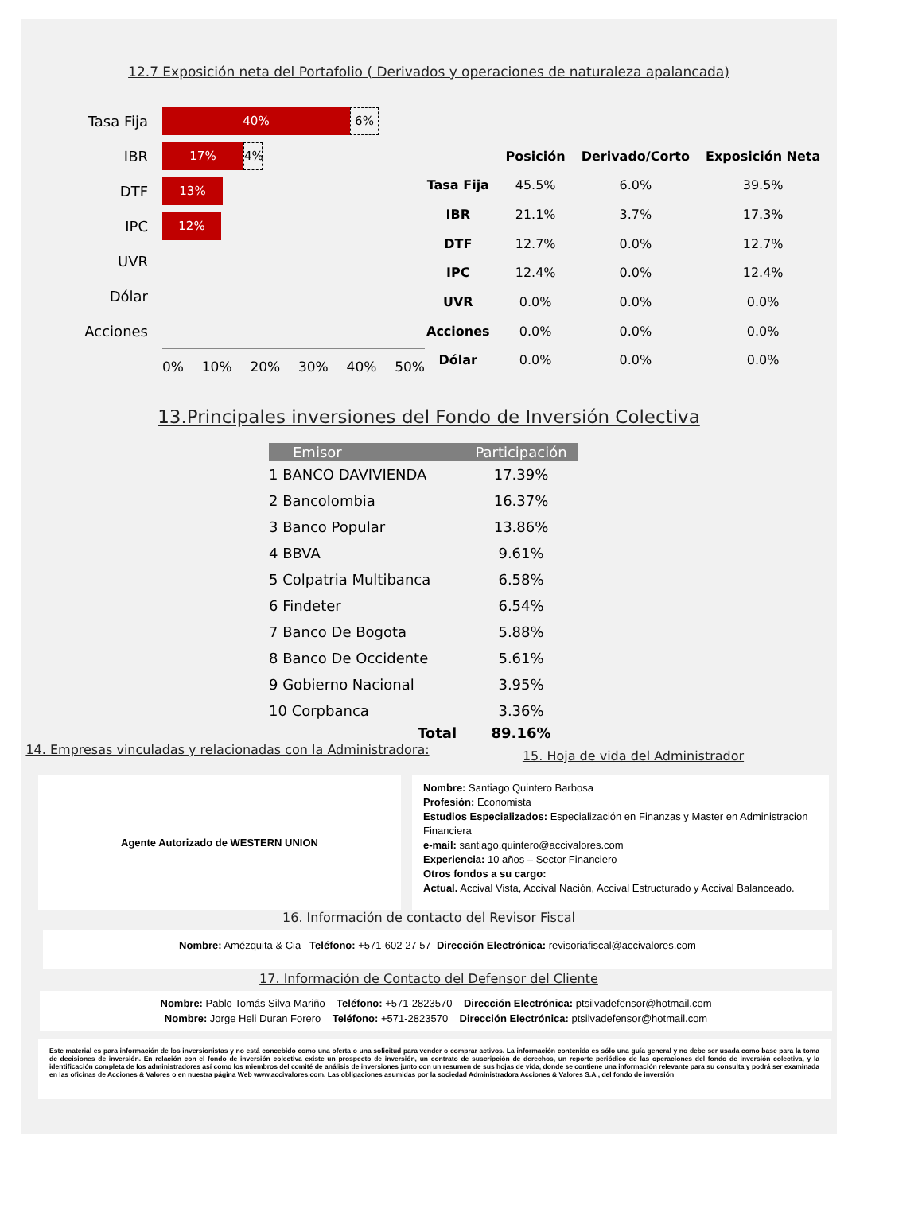12.7 Exposición neta del Portafolio ( Derivados y operaciones de naturaleza apalancada)
Tasa Fija 40% 6%
IBR 17% 4%
DTF 13%
IPC 12%
UVR
Dólar
Acciones
0% 10% 20% 30% 40% 50%
| | Posición | Derivado/Corto | Exposición Neta |
| --- | --- | --- | --- |
| Tasa Fija | 45.5% | 6.0% | 39.5% |
| IBR | 21.1% | 3.7% | 17.3% |
| DTF | 12.7% | 0.0% | 12.7% |
| IPC | 12.4% | 0.0% | 12.4% |
| UVR | 0.0% | 0.0% | 0.0% |
| Acciones | 0.0% | 0.0% | 0.0% |
| Dólar | 0.0% | 0.0% | 0.0% |
13.Principales inversiones del Fondo de Inversión Colectiva
| Emisor | Participación |
| --- | --- |
| 1 BANCO DAVIVIENDA | 17.39% |
| 2 Bancolombia | 16.37% |
| 3 Banco Popular | 13.86% |
| 4 BBVA | 9.61% |
| 5 Colpatria Multibanca | 6.58% |
| 6 Findeter | 6.54% |
| 7 Banco De Bogota | 5.88% |
| 8 Banco De Occidente | 5.61% |
| 9 Gobierno Nacional | 3.95% |
| 10 Corpbanca | 3.36% |
| Total | 89.16% |
14. Empresas vinculadas y relacionadas con la Administradora:
15. Hoja de vida del Administrador
Agente Autorizado de WESTERN UNION
Nombre: Santiago Quintero Barbosa
Profesión: Economista
Estudios Especializados: Especialización en Finanzas y Master en Administracion Financiera
e-mail: santiago.quintero@accivalores.com
Experiencia: 10 años – Sector Financiero
Otros fondos a su cargo:
Actual. Accival Vista, Accival Nación, Accival Estructurado y Accival Balanceado.
16. Información de contacto del Revisor Fiscal
Nombre: Amézquita & Cia Teléfono: +571-602 27 57 Dirección Electrónica: revisoriafiscal@accivalores.com
17. Información de Contacto del Defensor del Cliente
Nombre: Pablo Tomás Silva Mariño Teléfono: +571-2823570 Dirección Electrónica: ptsilvadefensor@hotmail.com
Nombre: Jorge Heli Duran Forero Teléfono: +571-2823570 Dirección Electrónica: ptsilvadefensor@hotmail.com
Este material es para información de los inversionistas y no está concebido como una oferta o una solicitud para vender o comprar activos. La información contenida es sólo una guía general y no debe ser usada como base para la toma de decisiones de inversión. En relación con el fondo de inversión colectiva existe un prospecto de inversión, un contrato de suscripción de derechos, un reporte periódico de las operaciones del fondo de inversión colectiva, y la identificación completa de los administradores así como los miembros del comité de análisis de inversiones junto con un resumen de sus hojas de vida, donde se contiene una información relevante para su consulta y podrá ser examinada en las oficinas de Acciones & Valores o en nuestra página Web www.accivalores.com. Las obligaciones asumidas por la sociedad Administradora Acciones & Valores S.A., del fondo de inversión